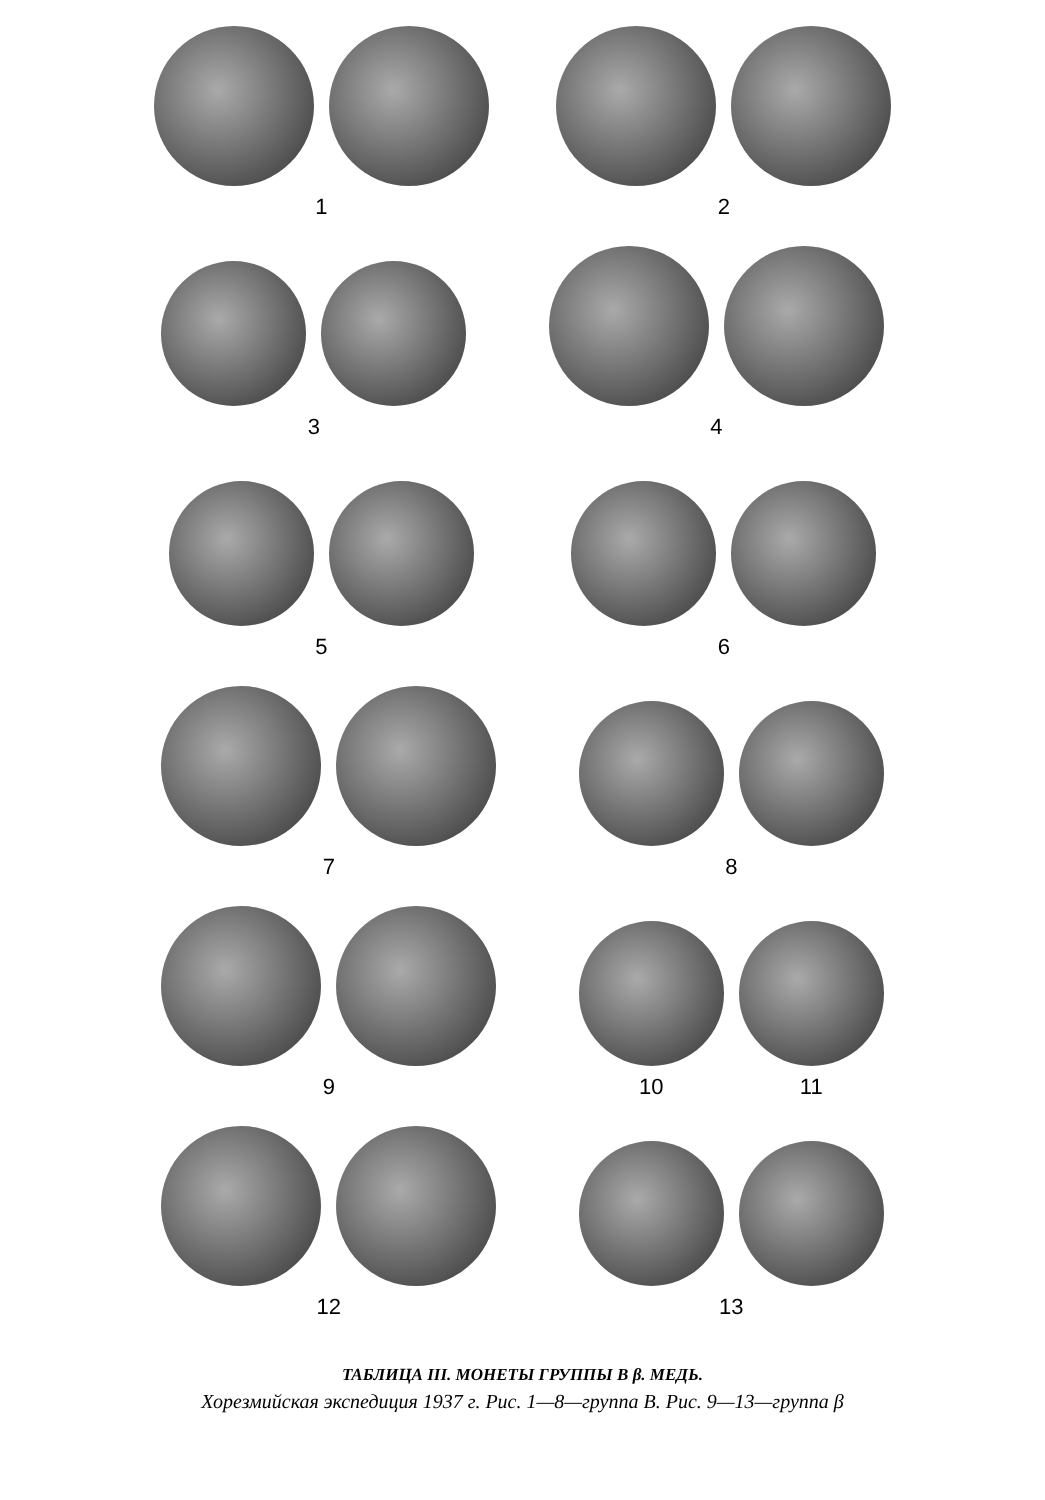1
2
3
4
5
6
7
8
9
10 11
12
13
ТАБЛИЦА III. МОНЕТЫ ГРУППЫ В β. МЕДЬ.
Хорезмийская экспедиция 1937 г. Рис. 1—8—группа В. Рис. 9—13—группа β